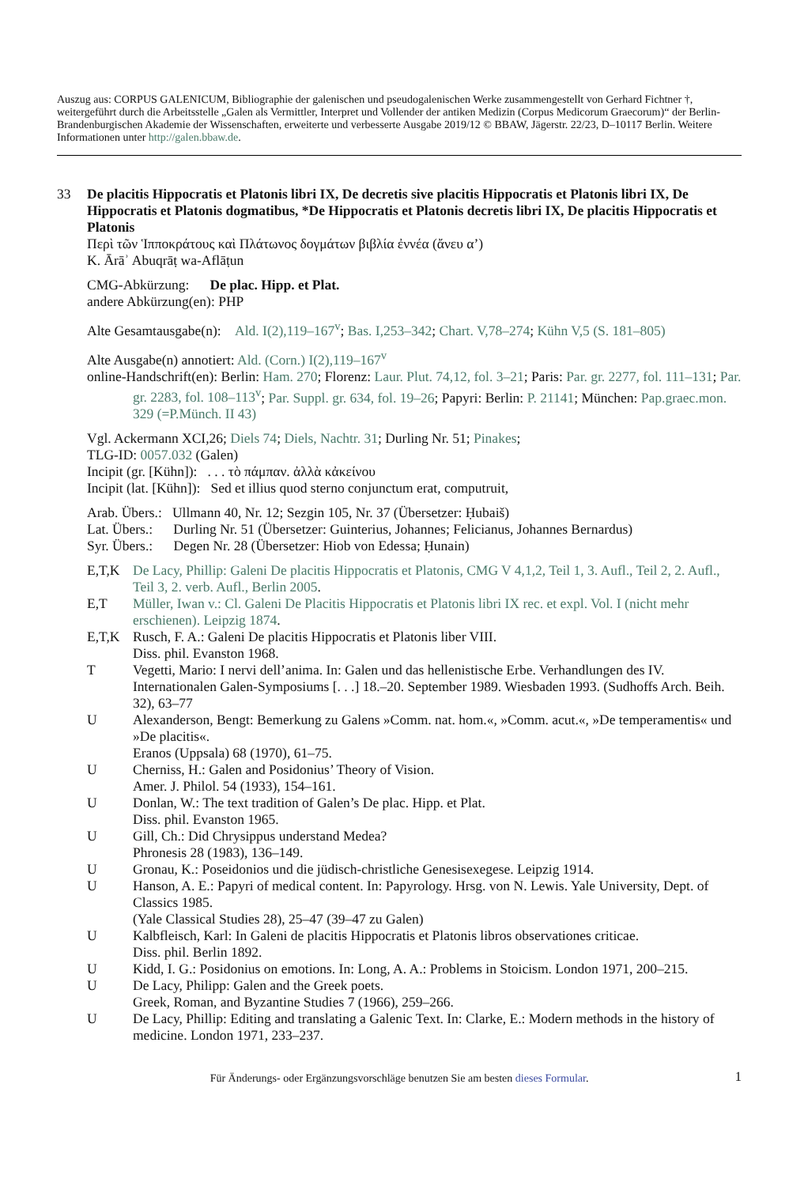Auszug aus: CORPUS GALENICUM, Bibliographie der galenischen und pseudogalenischen Werke zusammengestellt von Gerhard Fichtner †, weitergeführt durch die Arbeitsstelle „Galen als Vermittler, Interpret und Vollender der antiken Medizin (Corpus Medicorum Graecorum)“ der Berlin-Brandenburgischen Akademie der Wissenschaften, erweiterte und verbesserte Ausgabe 2019/12 © BBAW, Jägerstr. 22/23, D–10117 Berlin. Weitere Informationen unter http://galen.bbaw.de.
33 De placitis Hippocratis et Platonis libri IX, De decretis sive placitis Hippocratis et Platonis libri IX, De Hippocratis et Platonis dogmatibus, *De Hippocratis et Platonis decretis libri IX, De placitis Hippocratis et Platonis
Περὶ τῶν Ἱπποκράτους καὶ Πλάτωνος δογμάτων βιβλία ἐννέα (ἄνευ α’)
K. Ārāʾ Abuqrāṭ wa-Aflāṭun
CMG-Abkürzung: De plac. Hipp. et Plat.
andere Abkürzung(en): PHP
Alte Gesamtausgabe(n): Ald. I(2),119–167<sup>v</sup>; Bas. I,253–342; Chart. V,78–274; Kühn V,5 (S. 181–805)
Alte Ausgabe(n) annotiert: Ald. (Corn.) I(2),119–167<sup>v</sup>
online-Handschrift(en): Berlin: Ham. 270; Florenz: Laur. Plut. 74,12, fol. 3–21; Paris: Par. gr. 2277, fol. 111–131; Par. gr. 2283, fol. 108–113<sup>v</sup>; Par. Suppl. gr. 634, fol. 19–26; Papyri: Berlin: P. 21141; München: Pap.graec.mon. 329 (=P.Münch. II 43)
Vgl. Ackermann XCI,26; Diels 74; Diels, Nachtr. 31; Durling Nr. 51; Pinakes;
TLG-ID: 0057.032 (Galen)
Incipit (gr. [Kühn]): . . . τὸ πάμπαν. ἀλλὰ κἀκείνου
Incipit (lat. [Kühn]): Sed et illius quod sterno conjunctum erat, computruit,
Arab. Übers.: Ullmann 40, Nr. 12; Sezgin 105, Nr. 37 (Übersetzer: Ḥubaiš)
Lat. Übers.: Durling Nr. 51 (Übersetzer: Guinterius, Johannes; Felicianus, Johannes Bernardus)
Syr. Übers.: Degen Nr. 28 (Übersetzer: Hiob von Edessa; Ḥunain)
E,T,K De Lacy, Phillip: Galeni De placitis Hippocratis et Platonis, CMG V 4,1,2, Teil 1, 3. Aufl., Teil 2, 2. Aufl., Teil 3, 2. verb. Aufl., Berlin 2005.
E,T Müller, Iwan v.: Cl. Galeni De Placitis Hippocratis et Platonis libri IX rec. et expl. Vol. I (nicht mehr erschienen). Leipzig 1874.
E,T,K Rusch, F. A.: Galeni De placitis Hippocratis et Platonis liber VIII.
Diss. phil. Evanston 1968.
T Vegetti, Mario: I nervi dell’anima. In: Galen und das hellenistische Erbe. Verhandlungen des IV. Internationalen Galen-Symposiums [. . .] 18.–20. September 1989. Wiesbaden 1993. (Sudhoffs Arch. Beih. 32), 63–77
U Alexanderson, Bengt: Bemerkung zu Galens »Comm. nat. hom.«, »Comm. acut.«, »De temperamentis« und »De placitis«.
Eranos (Uppsala) 68 (1970), 61–75.
U Cherniss, H.: Galen and Posidonius’ Theory of Vision.
Amer. J. Philol. 54 (1933), 154–161.
U Donlan, W.: The text tradition of Galen’s De plac. Hipp. et Plat.
Diss. phil. Evanston 1965.
U Gill, Ch.: Did Chrysippus understand Medea?
Phronesis 28 (1983), 136–149.
U Gronau, K.: Poseidonios und die jüdisch-christliche Genesisexegese. Leipzig 1914.
U Hanson, A. E.: Papyri of medical content. In: Papyrology. Hrsg. von N. Lewis. Yale University, Dept. of Classics 1985.
(Yale Classical Studies 28), 25–47 (39–47 zu Galen)
U Kalbfleisch, Karl: In Galeni de placitis Hippocratis et Platonis libros observationes criticae.
Diss. phil. Berlin 1892.
U Kidd, I. G.: Posidonius on emotions. In: Long, A. A.: Problems in Stoicism. London 1971, 200–215.
U De Lacy, Philipp: Galen and the Greek poets.
Greek, Roman, and Byzantine Studies 7 (1966), 259–266.
U De Lacy, Phillip: Editing and translating a Galenic Text. In: Clarke, E.: Modern methods in the history of medicine. London 1971, 233–237.
Für Änderungs- oder Ergänzungsvorschläge benutzen Sie am besten dieses Formular. 1